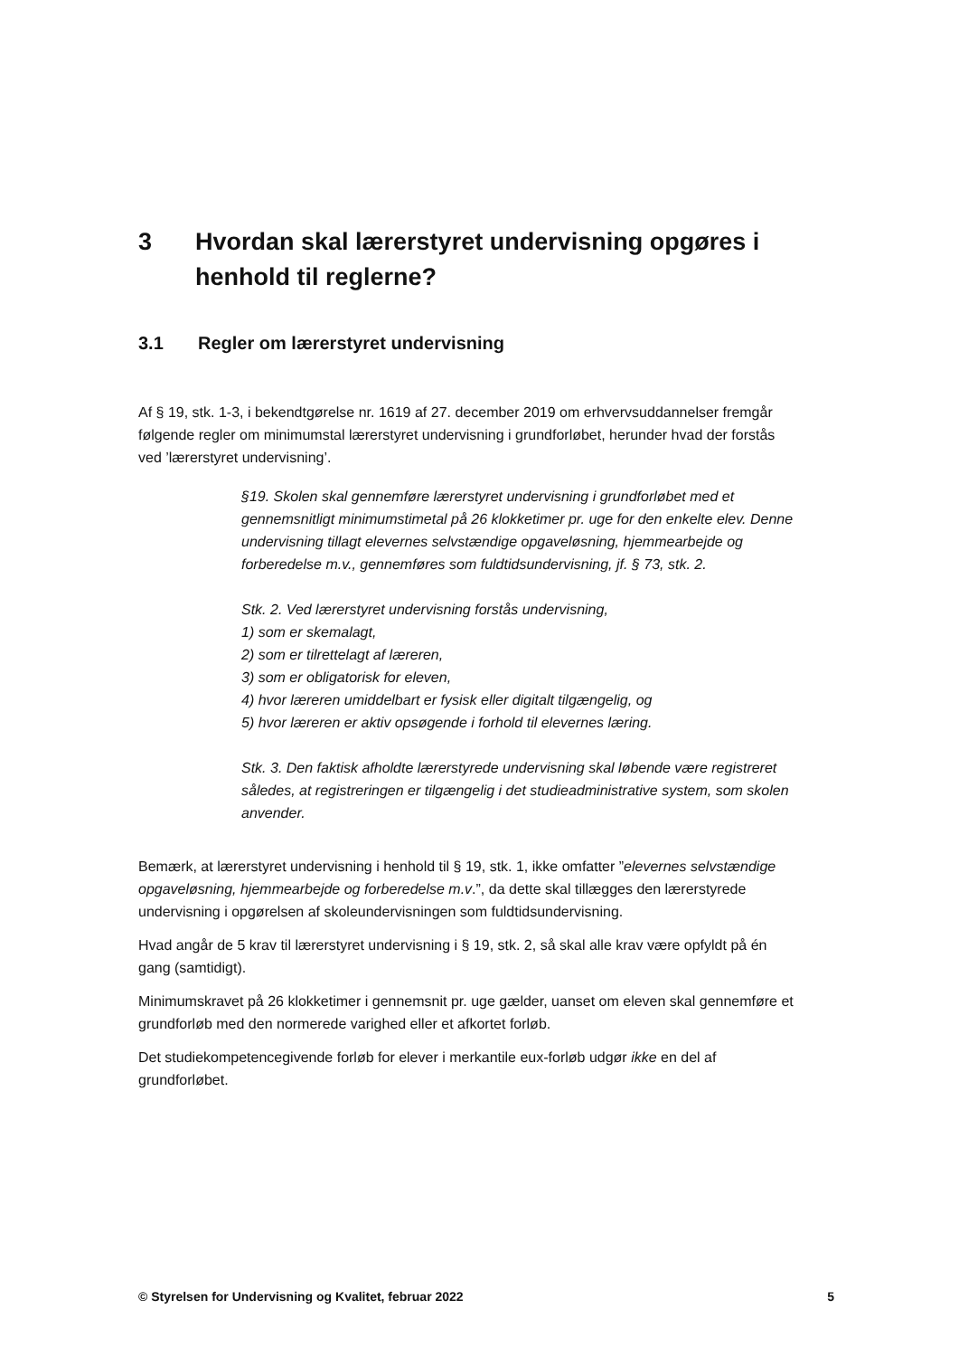3 Hvordan skal lærerstyret undervisning opgøres i henhold til reglerne?
3.1 Regler om lærerstyret undervisning
Af § 19, stk. 1-3, i bekendtgørelse nr. 1619 af 27. december 2019 om erhvervsuddannelser fremgår følgende regler om minimumstal lærerstyret undervisning i grundforløbet, herunder hvad der forstås ved ’lærerstyret undervisning’.
§19. Skolen skal gennemføre lærerstyret undervisning i grundforløbet med et gennemsnitligt minimumstimetal på 26 klokketimer pr. uge for den enkelte elev. Denne undervisning tillagt elevernes selvstændige opgaveløsning, hjemmearbejde og forberedelse m.v., gennemføres som fuldtidsundervisning, jf. § 73, stk. 2.
Stk. 2. Ved lærerstyret undervisning forstås undervisning,
1) som er skemalagt,
2) som er tilrettelagt af læreren,
3) som er obligatorisk for eleven,
4) hvor læreren umiddelbart er fysisk eller digitalt tilgængelig, og
5) hvor læreren er aktiv opsøgende i forhold til elevernes læring.
Stk. 3. Den faktisk afholdte lærerstyrede undervisning skal løbende være registreret således, at registreringen er tilgængelig i det studieadministrative system, som skolen anvender.
Bemærk, at lærerstyret undervisning i henhold til § 19, stk. 1, ikke omfatter ”elevernes selvstændige opgaveløsning, hjemmearbejde og forberedelse m.v.”, da dette skal tillægges den lærerstyrede undervisning i opgørelsen af skoleundervisningen som fuldtidsundervisning.
Hvad angår de 5 krav til lærerstyret undervisning i § 19, stk. 2, så skal alle krav være opfyldt på én gang (samtidigt).
Minimumskravet på 26 klokketimer i gennemsnit pr. uge gælder, uanset om eleven skal gennemføre et grundforløb med den normerede varighed eller et afkortet forløb.
Det studiekompetencegivende forløb for elever i merkantile eux-forløb udgør ikke en del af grundforløbet.
© Styrelsen for Undervisning og Kvalitet, februar 2022 5